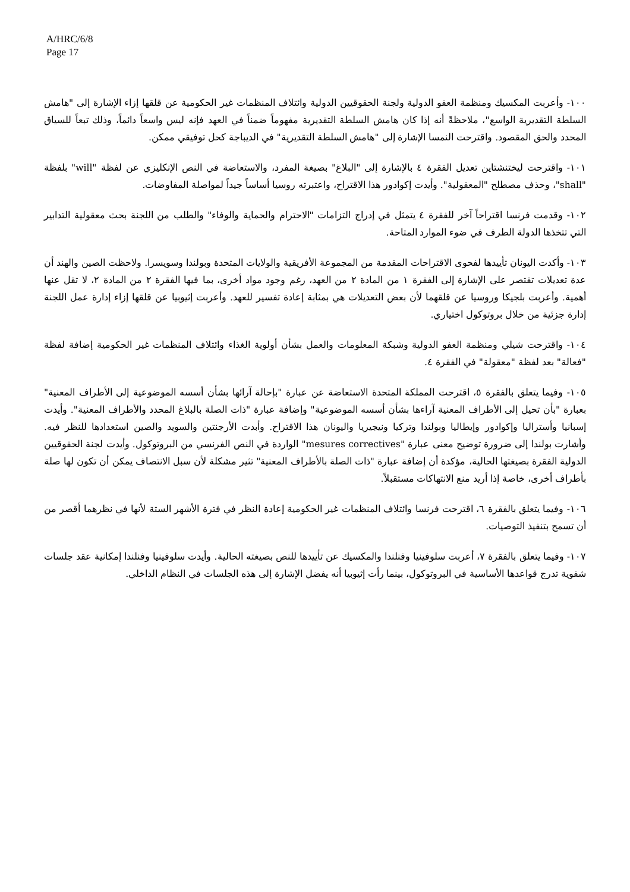A/HRC/6/8
Page 17
١٠٠- وأعربت المكسيك ومنظمة العفو الدولية ولجنة الحقوقيين الدولية وائتلاف المنظمات غير الحكومية عن قلقها إزاء الإشارة إلى "هامش السلطة التقديرية الواسع"، ملاحظةً أنه إذا كان هامش السلطة التقديرية مفهوماً ضمناً في العهد فإنه ليس واسعاً دائماً، وذلك تبعاً للسياق المحدد والحق المقصود. واقترحت النمسا الإشارة إلى "هامش السلطة التقديرية" في الديباجة كحل توفيقي ممكن.
١٠١- واقترحت ليختنشتاين تعديل الفقرة ٤ بالإشارة إلى "البلاغ" بصيغة المفرد، والاستعاضة في النص الإنكليزي عن لفظة "will" بلفظة "shall"، وحذف مصطلح "المعقولية". وأيدت إكوادور هذا الاقتراح، واعتبرته روسيا أساساً جيداً لمواصلة المفاوضات.
١٠٢- وقدمت فرنسا اقتراحاً آخر للفقرة ٤ يتمثل في إدراج التزامات "الاحترام والحماية والوفاء" والطلب من اللجنة بحث معقولية التدابير التي تتخذها الدولة الطرف في ضوء الموارد المتاحة.
١٠٣- وأكدت اليونان تأييدها لفحوى الاقتراحات المقدمة من المجموعة الأفريقية والولايات المتحدة وبولندا وسويسرا. ولاحظت الصين والهند أن عدة تعديلات تقتصر على الإشارة إلى الفقرة ١ من المادة ٢ من العهد، رغم وجود مواد أخرى، بما فيها الفقرة ٢ من المادة ٢، لا تقل عنها أهمية. وأعربت بلجيكا وروسيا عن قلقهما لأن بعض التعديلات هي بمثابة إعادة تفسير للعهد. وأعربت إثيوبيا عن قلقها إزاء إدارة عمل اللجنة إدارة جزئية من خلال بروتوكول اختياري.
١٠٤- واقترحت شيلي ومنظمة العفو الدولية وشبكة المعلومات والعمل بشأن أولوية الغذاء وائتلاف المنظمات غير الحكومية إضافة لفظة "فعالة" بعد لفظة "معقولة" في الفقرة ٤.
١٠٥- وفيما يتعلق بالفقرة ٥، اقترحت المملكة المتحدة الاستعاضة عن عبارة "بإحالة آرائها بشأن أسسه الموضوعية إلى الأطراف المعنية" بعبارة "بأن تحيل إلى الأطراف المعنية آراءها بشأن أسسه الموضوعية" وإضافة عبارة "ذات الصلة بالبلاغ المحدد والأطراف المعنية". وأيدت إسبانيا وأستراليا وإكوادور وإيطاليا وبولندا وتركيا ونيجيريا واليونان هذا الاقتراح. وأبدت الأرجنتين والسويد والصين استعدادها للنظر فيه. وأشارت بولندا إلى ضرورة توضيح معنى عبارة "mesures correctives" الواردة في النص الفرنسي من البروتوكول. وأيدت لجنة الحقوقيين الدولية الفقرة بصيغتها الحالية، مؤكدة أن إضافة عبارة "ذات الصلة بالأطراف المعنية" تثير مشكلة لأن سبل الانتصاف يمكن أن تكون لها صلة بأطراف أخرى، خاصة إذا أريد منع الانتهاكات مستقبلاً.
١٠٦- وفيما يتعلق بالفقرة ٦، اقترحت فرنسا وائتلاف المنظمات غير الحكومية إعادة النظر في فترة الأشهر الستة لأنها في نظرهما أقصر من أن تسمح بتنفيذ التوصيات.
١٠٧- وفيما يتعلق بالفقرة ٧، أعربت سلوفينيا وفنلندا والمكسيك عن تأييدها للنص بصيغته الحالية. وأيدت سلوفينيا وفنلندا إمكانية عقد جلسات شفوية تدرج قواعدها الأساسية في البروتوكول، بينما رأت إثيوبيا أنه يفضل الإشارة إلى هذه الجلسات في النظام الداخلي.